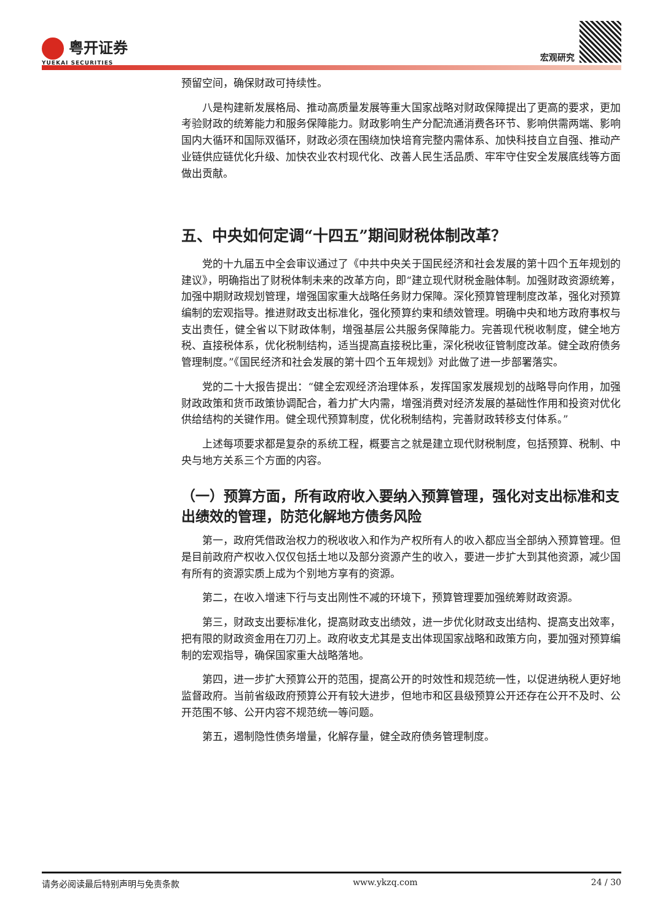粤开证券
YUEKAI SECURITIES
宏观研究
预留空间，确保财政可持续性。
八是构建新发展格局、推动高质量发展等重大国家战略对财政保障提出了更高的要求，更加考验财政的统筹能力和服务保障能力。财政影响生产分配流通消费各环节、影响供需两端、影响国内大循环和国际双循环，财政必须在围绕加快培育完整内需体系、加快科技自立自强、推动产业链供应链优化升级、加快农业农村现代化、改善人民生活品质、牢牢守住安全发展底线等方面做出贡献。
五、中央如何定调“十四五”期间财税体制改革？
党的十九届五中全会审议通过了《中共中央关于国民经济和社会发展的第十四个五年规划的建议》，明确指出了财税体制未来的改革方向，即“建立现代财税金融体制。加强财政资源统筹，加强中期财政规划管理，增强国家重大战略任务财力保障。深化预算管理制度改革，强化对预算编制的宏观指导。推进财政支出标准化，强化预算约束和绩效管理。明确中央和地方政府事权与支出责任，健全省以下财政体制，增强基层公共服务保障能力。完善现代税收制度，健全地方税、直接税体系，优化税制结构，适当提高直接税比重，深化税收征管制度改革。健全政府债务管理制度。”《国民经济和社会发展的第十四个五年规划》对此做了进一步部署落实。
党的二十大报告提出：“健全宏观经济治理体系，发挥国家发展规划的战略导向作用，加强财政政策和货币政策协调配合，着力扩大内需，增强消费对经济发展的基础性作用和投资对优化供给结构的关键作用。健全现代预算制度，优化税制结构，完善财政转移支付体系。”
上述每项要求都是复杂的系统工程，概要言之就是建立现代财税制度，包括预算、税制、中央与地方关系三个方面的内容。
（一）预算方面，所有政府收入要纳入预算管理，强化对支出标准和支出绩效的管理，防范化解地方债务风险
第一，政府凭借政治权力的税收收入和作为产权所有人的收入都应当全部纳入预算管理。但是目前政府产权收入仅仅包括土地以及部分资源产生的收入，要进一步扩大到其他资源，减少国有所有的资源实质上成为个别地方享有的资源。
第二，在收入增速下行与支出刚性不减的环境下，预算管理要加强统筹财政资源。
第三，财政支出要标准化，提高财政支出绩效，进一步优化财政支出结构、提高支出效率，把有限的财政资金用在刀刃上。政府收支尤其是支出体现国家战略和政策方向，要加强对预算编制的宏观指导，确保国家重大战略落地。
第四，进一步扩大预算公开的范围，提高公开的时效性和规范统一性，以促进纳税人更好地监督政府。当前省级政府预算公开有较大进步，但地市和区县级预算公开还存在公开不及时、公开范围不够、公开内容不规范统一等问题。
第五，遏制隐性债务增量，化解存量，健全政府债务管理制度。
请务必阅读最后特别声明与免责条款 www.ykzq.com 24 / 30